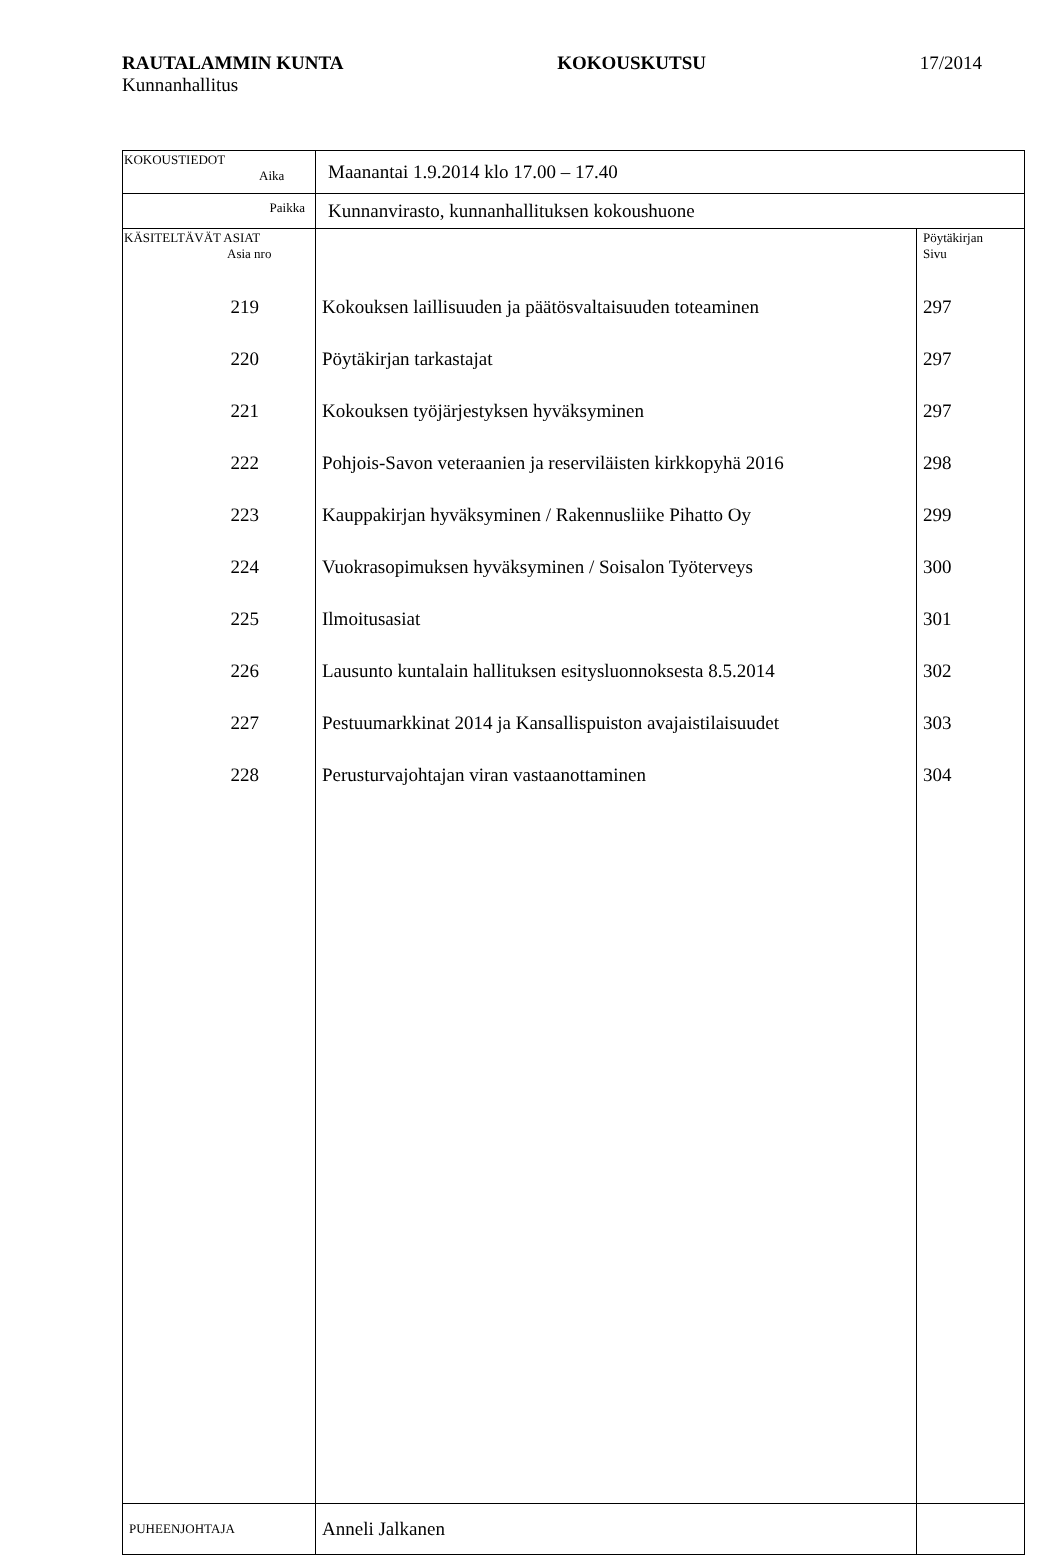RAUTALAMMIN KUNTA KOKOUSKUTSU 17/2014
Kunnanhallitus
| KOKOUSTIEDOT Aika | Maanantai 1.9.2014 klo 17.00 – 17.40 | |
| Paikka | Kunnanvirasto, kunnanhallituksen kokoushuone | |
| KÄSITELTÄVÄT ASIAT Asia nro | | Pöytäkirjan Sivu |
| 219 | Kokouksen laillisuuden ja päätösvaltaisuuden toteaminen | 297 |
| 220 | Pöytäkirjan tarkastajat | 297 |
| 221 | Kokouksen työjärjestyksen hyväksyminen | 297 |
| 222 | Pohjois-Savon veteraanien ja reserviläisten kirkkopyhä 2016 | 298 |
| 223 | Kauppakirjan hyväksyminen / Rakennusliike Pihatto Oy | 299 |
| 224 | Vuokrasopimuksen hyväksyminen / Soisalon Työterveys | 300 |
| 225 | Ilmoitusasiat | 301 |
| 226 | Lausunto kuntalain hallituksen esitysluonnoksesta 8.5.2014 | 302 |
| 227 | Pestuumarkkinat 2014 ja Kansallispuiston avajaistilaisuudet | 303 |
| 228 | Perusturvajohtajan viran vastaanottaminen | 304 |
| PUHEENJOHTAJA | Anneli Jalkanen | |